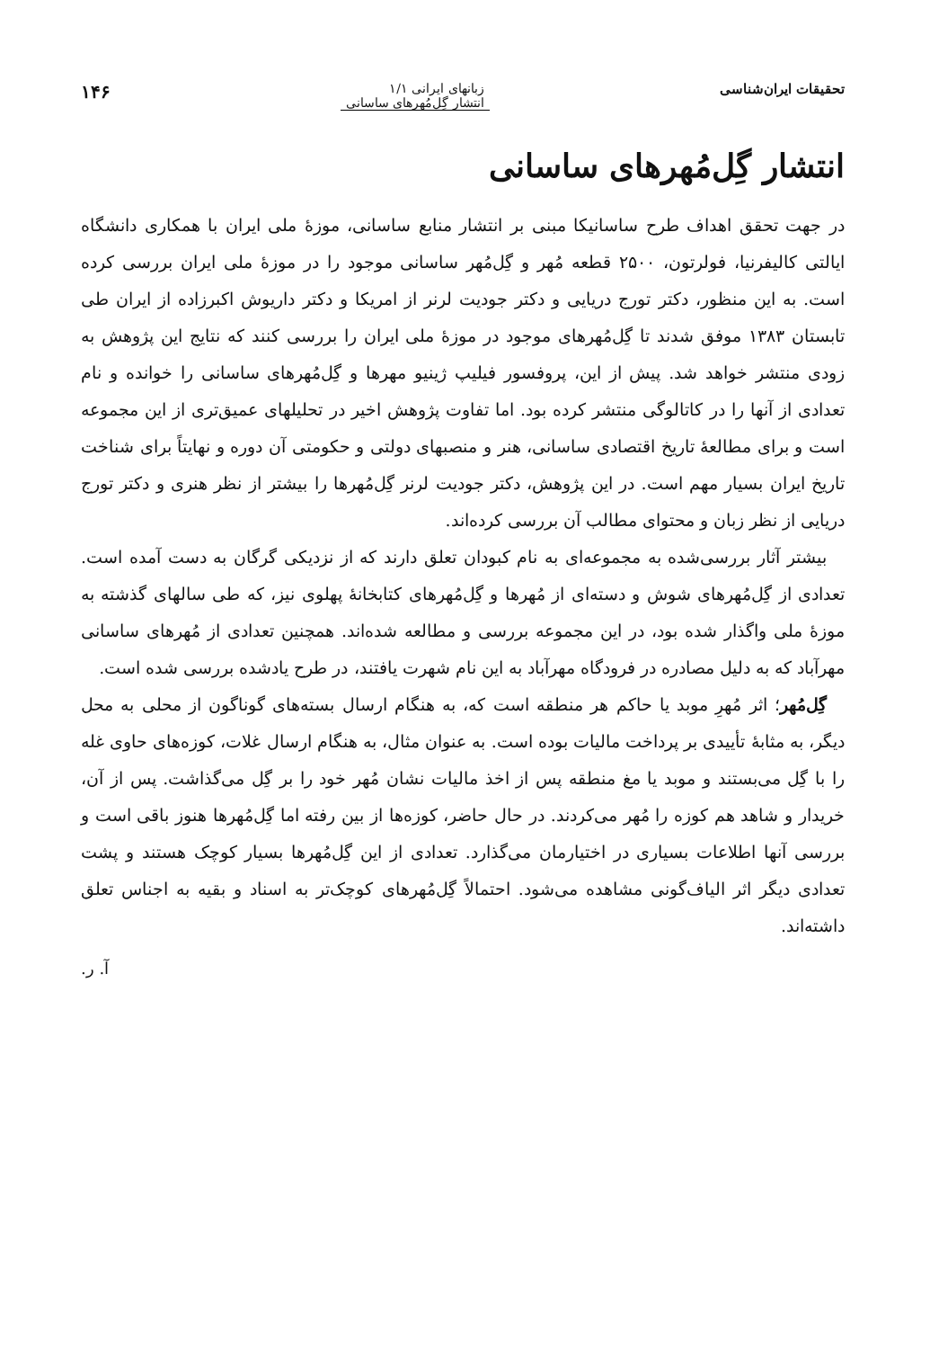تحقیقات ایران‌شناسی زبانهای ایرانی ۱/۱
انتشار گِل‌مُهرهای ساسانی
۱۴۶
انتشار گِل‌مُهرهای ساسانی
در جهت تحقق اهداف طرح ساسانیکا مبنی بر انتشار منابع ساسانی، موزهٔ ملی ایران با همکاری دانشگاه ایالتی کالیفرنیا، فولرتون، ۲۵۰۰ قطعه مُهر و گِل‌مُهر ساسانی موجود را در موزهٔ ملی ایران بررسی کرده است. به این منظور، دکتر تورج دریایی و دکتر جودیت لرنر از امریکا و دکتر داریوش اکبرزاده از ایران طی تابستان ۱۳۸۳ موفق شدند تا گِل‌مُهرهای موجود در موزهٔ ملی ایران را بررسی کنند که نتایج این پژوهش به زودی منتشر خواهد شد. پیش از این، پروفسور فیلیپ ژینیو مهرها و گِل‌مُهرهای ساسانی را خوانده و نام تعدادی از آنها را در کاتالوگی منتشر کرده بود. اما تفاوت پژوهش اخیر در تحلیلهای عمیق‌تری از این مجموعه است و برای مطالعهٔ تاریخ اقتصادی ساسانی، هنر و منصبهای دولتی و حکومتی آن دوره و نهایتاً برای شناخت تاریخ ایران بسیار مهم است. در این پژوهش، دکتر جودیت لرنر گِل‌مُهرها را بیشتر از نظر هنری و دکتر تورج دریایی از نظر زبان و محتوای مطالب آن بررسی کرده‌اند.
بیشتر آثار بررسی‌شده به مجموعه‌ای به نام کبودان تعلق دارند که از نزدیکی گرگان به دست آمده است. تعدادی از گِل‌مُهرهای شوش و دسته‌ای از مُهرها و گِل‌مُهرهای کتابخانهٔ پهلوی نیز، که طی سالهای گذشته به موزهٔ ملی واگذار شده بود، در این مجموعه بررسی و مطالعه شده‌اند. همچنین تعدادی از مُهرهای ساسانی مهرآباد که به دلیل مصادره در فرودگاه مهرآباد به این نام شهرت یافتند، در طرح یادشده بررسی شده است.
گِل‌مُهر؛ اثر مُهرِ موبد یا حاکم هر منطقه است که، به هنگام ارسال بسته‌های گوناگون از محلی به محل دیگر، به مثابهٔ تأییدی بر پرداخت مالیات بوده است. به عنوان مثال، به هنگام ارسال غلات، کوزه‌های حاوی غله را با گِل می‌بستند و موبد یا مغ منطقه پس از اخذ مالیات نشان مُهر خود را بر گِل می‌گذاشت. پس از آن، خریدار و شاهد هم کوزه را مُهر می‌کردند. در حال حاضر، کوزه‌ها از بین رفته اما گِل‌مُهرها هنوز باقی است و بررسی آنها اطلاعات بسیاری در اختیارمان می‌گذارد. تعدادی از این گِل‌مُهرها بسیار کوچک هستند و پشت تعدادی دیگر اثر الیاف‌گونی مشاهده می‌شود. احتمالاً گِل‌مُهرهای کوچک‌تر به اسناد و بقیه به اجناس تعلق داشته‌اند.
آ. ر.